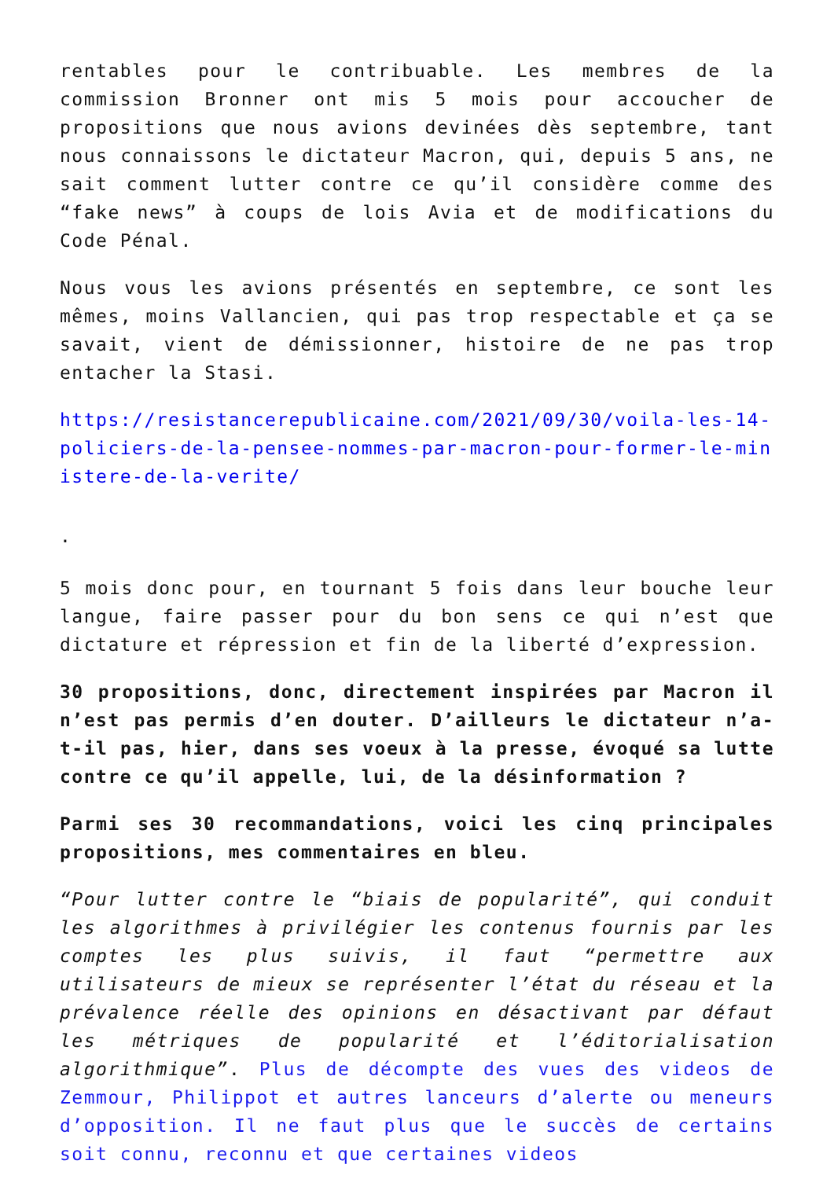rentables pour le contribuable. Les membres de la commission Bronner ont mis 5 mois pour accoucher de propositions que nous avions devinées dès septembre, tant nous connaissons le dictateur Macron, qui, depuis 5 ans, ne sait comment lutter contre ce qu’il considère comme des “fake news” à coups de lois Avia et de modifications du Code Pénal.
Nous vous les avions présentés en septembre, ce sont les mêmes, moins Vallancien, qui pas trop respectable et ça se savait, vient de démissionner, histoire de ne pas trop entacher la Stasi.
https://resistancerepublicaine.com/2021/09/30/voila-les-14-policiers-de-la-pensee-nommes-par-macron-pour-former-le-ministere-de-la-verite/
.
5 mois donc pour, en tournant 5 fois dans leur bouche leur langue, faire passer pour du bon sens ce qui n’est que dictature et répression et fin de la liberté d’expression.
30 propositions, donc, directement inspirées par Macron il n’est pas permis d’en douter. D’ailleurs le dictateur n’a-t-il pas, hier, dans ses voeux à la presse, évoqué sa lutte contre ce qu’il appelle, lui, de la désinformation ?
Parmi ses 30 recommandations, voici les cinq principales propositions, mes commentaires en bleu.
“Pour lutter contre le “biais de popularité”, qui conduit les algorithmes à privilégier les contenus fournis par les comptes les plus suivis, il faut “permettre aux utilisateurs de mieux se représenter l’état du réseau et la prévalence réelle des opinions en désactivant par défaut les métriques de popularité et l’éditorialisation algorithmique”. Plus de décompte des vues des videos de Zemmour, Philippot et autres lanceurs d’alerte ou meneurs d’opposition. Il ne faut plus que le succès de certains soit connu, reconnu et que certaines videos